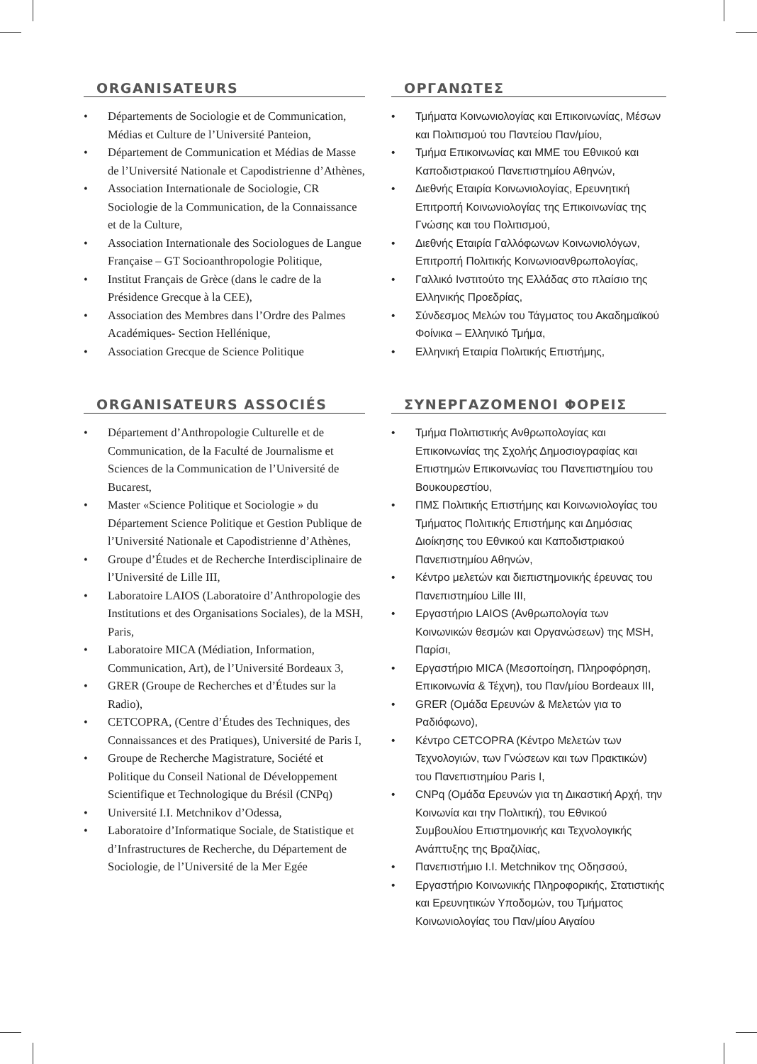ORGANISATEURS
Départements de Sociologie et de Communication, Médias et Culture de l’Université Panteion,
Département de Communication et Médias de Masse de l’Université Nationale et Capodistrienne d’Athènes,
Association Internationale de Sociologie, CR Sociologie de la Communication, de la Connaissance et de la Culture,
Association Internationale des Sociologues de Langue Française – GT Socioanthropologie Politique,
Institut Français de Grèce (dans le cadre de la Présidence Grecque à la CEE),
Association des Membres dans l’Ordre des Palmes Académiques- Section Hellénique,
Association Grecque de Science Politique
ORGANISATEURS ASSOCIÉS
Département d’Anthropologie Culturelle et de Communication, de la Faculté de Journalisme et Sciences de la Communication de l’Université de Bucarest,
Master «Science Politique et Sociologie » du Département Science Politique et Gestion Publique de l’Université Nationale et Capodistrienne d’Athènes,
Groupe d’Études et de Recherche Interdisciplinaire de l’Université de Lille III,
Laboratoire LAIOS (Laboratoire d’Anthropologie des Institutions et des Organisations Sociales), de la MSH, Paris,
Laboratoire MICA (Médiation, Information, Communication, Art), de l’Université Bordeaux 3,
GRER (Groupe de Recherches et d’Études sur la Radio),
CETCOPRA, (Centre d’Études des Techniques, des Connaissances et des Pratiques), Université de Paris I,
Groupe de Recherche Magistrature, Société et Politique du Conseil National de Développement Scientifique et Technologique du Brésil (CNPq)
Université I.I. Metchnikov d’Odessa,
Laboratoire d’Informatique Sociale, de Statistique et d’Infrastructures de Recherche, du Département de Sociologie, de l’Université de la Mer Egée
ΟΡΓΑΝΩΤΕΣ
Τμήματα Κοινωνιολογίας και Επικοινωνίας, Μέσων και Πολιτισμού του Παντείου Παν/μίου,
Τμήμα Επικοινωνίας και ΜΜΕ του Εθνικού και Καποδιστριακού Πανεπιστημίου Αθηνών,
Διεθνής Εταιρία Κοινωνιολογίας, Ερευνητική Επιτροπή Κοινωνιολογίας της Επικοινωνίας της Γνώσης και του Πολιτισμού,
Διεθνής Εταιρία Γαλλόφωνων Κοινωνιολόγων, Επιτροπή Πολιτικής Κοινωνιοανθρωπολογίας,
Γαλλικό Ινστιτούτο της Ελλάδας στο πλαίσιο της Ελληνικής Προεδρίας,
Σύνδεσμος Μελών του Τάγματος του Ακαδημαϊκού Φοίνικα – Ελληνικό Τμήμα,
Ελληνική Εταιρία Πολιτικής Επιστήμης,
ΣΥΝΕΡΓΑΖΟΜΕΝΟΙ ΦΟΡΕΙΣ
Τμήμα Πολιτιστικής Ανθρωπολογίας και Επικοινωνίας της Σχολής Δημοσιογραφίας και Επιστημών Επικοινωνίας του Πανεπιστημίου του Βουκουρεστίου,
ΠΜΣ Πολιτικής Επιστήμης και Κοινωνιολογίας του Τμήματος Πολιτικής Επιστήμης και Δημόσιας Διοίκησης του Εθνικού και Καποδιστριακού Πανεπιστημίου Αθηνών,
Κέντρο μελετών και διεπιστημονικής έρευνας του Πανεπιστημίου Lille III,
Εργαστήριο LAIOS (Ανθρωπολογία των Κοινωνικών θεσμών και Οργανώσεων) της MSH, Παρίσι,
Εργαστήριο MICA (Μεσοποίηση, Πληροφόρηση, Επικοινωνία & Τέχνη), του Παν/μίου Bordeaux III,
GRER (Ομάδα Ερευνών & Μελετών για το Ραδιόφωνο),
Κέντρο CETCOPRA (Κέντρο Μελετών των Τεχνολογιών, των Γνώσεων και των Πρακτικών) του Πανεπιστημίου Paris I,
CNPq (Ομάδα Ερευνών για τη Δικαστική Αρχή, την Κοινωνία και την Πολιτική), του Εθνικού Συμβουλίου Επιστημονικής και Τεχνολογικής Ανάπτυξης της Βραζιλίας,
Πανεπιστήμιο I.I. Metchnikov της Οδησσού,
Εργαστήριο Κοινωνικής Πληροφορικής, Στατιστικής και Ερευνητικών Υποδομών, του Τμήματος Κοινωνιολογίας του Παν/μίου Αιγαίου